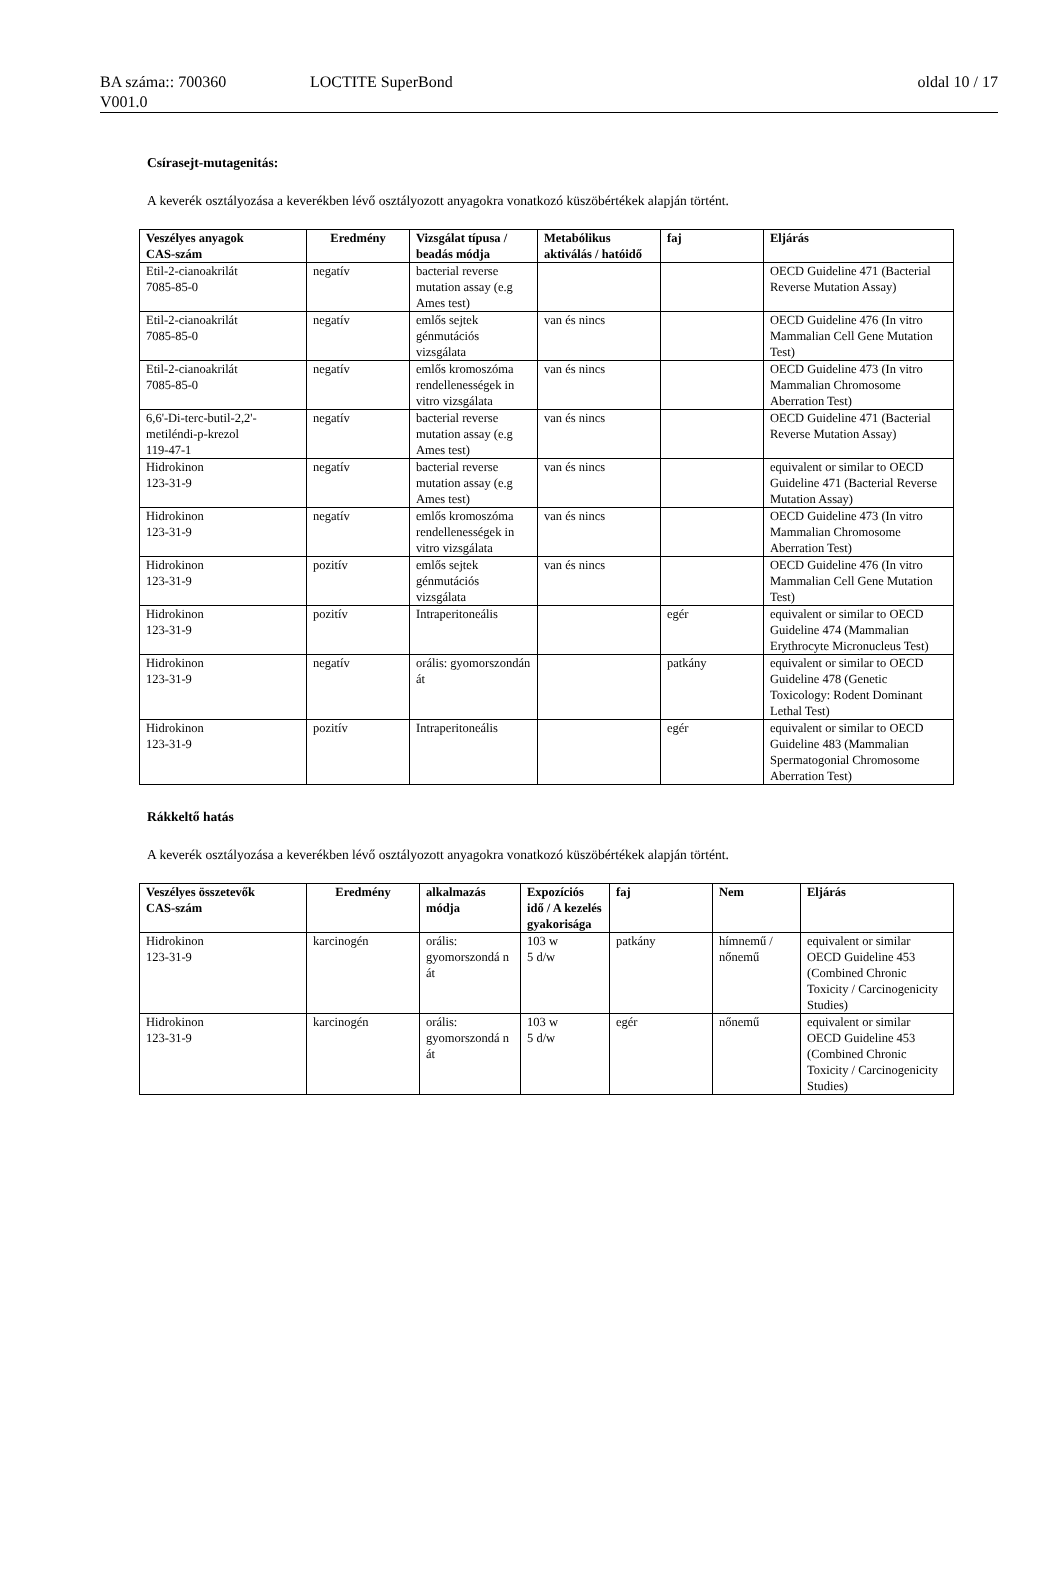BA száma:: 700360 LOCTITE SuperBond oldal 10 / 17
V001.0
Csírasejt-mutagenitás:
A keverék osztályozása a keverékben lévő osztályozott anyagokra vonatkozó küszöbértékek alapján történt.
| Veszélyes anyagok CAS-szám | Eredmény | Vizsgálat típusa / beadás módja | Metabólikus aktiválás / hatóidő | faj | Eljárás |
| --- | --- | --- | --- | --- | --- |
| Etil-2-cianoakrilát 7085-85-0 | negatív | bacterial reverse mutation assay (e.g Ames test) | | | OECD Guideline 471 (Bacterial Reverse Mutation Assay) |
| Etil-2-cianoakrilát 7085-85-0 | negatív | emlős sejtek génmutációs vizsgálata | van és nincs | | OECD Guideline 476 (In vitro Mammalian Cell Gene Mutation Test) |
| Etil-2-cianoakrilát 7085-85-0 | negatív | emlős kromoszóma rendellenességek in vitro vizsgálata | van és nincs | | OECD Guideline 473 (In vitro Mammalian Chromosome Aberration Test) |
| 6,6'-Di-terc-butil-2,2'-metiléndi-p-krezol 119-47-1 | negatív | bacterial reverse mutation assay (e.g Ames test) | van és nincs | | OECD Guideline 471 (Bacterial Reverse Mutation Assay) |
| Hidrokinon 123-31-9 | negatív | bacterial reverse mutation assay (e.g Ames test) | van és nincs | | equivalent or similar to OECD Guideline 471 (Bacterial Reverse Mutation Assay) |
| Hidrokinon 123-31-9 | negatív | emlős kromoszóma rendellenességek in vitro vizsgálata | van és nincs | | OECD Guideline 473 (In vitro Mammalian Chromosome Aberration Test) |
| Hidrokinon 123-31-9 | pozitív | emlős sejtek génmutációs vizsgálata | van és nincs | | OECD Guideline 476 (In vitro Mammalian Cell Gene Mutation Test) |
| Hidrokinon 123-31-9 | pozitív | Intraperitoneális | | egér | equivalent or similar to OECD Guideline 474 (Mammalian Erythrocyte Micronucleus Test) |
| Hidrokinon 123-31-9 | negatív | orális: gyomorszondán át | | patkány | equivalent or similar to OECD Guideline 478 (Genetic Toxicology: Rodent Dominant Lethal Test) |
| Hidrokinon 123-31-9 | pozitív | Intraperitoneális | | egér | equivalent or similar to OECD Guideline 483 (Mammalian Spermatogonial Chromosome Aberration Test) |
Rákkeltő hatás
A keverék osztályozása a keverékben lévő osztályozott anyagokra vonatkozó küszöbértékek alapján történt.
| Veszélyes összetevők CAS-szám | Eredmény | alkalmazás módja | Expozíciós idő / A kezelés gyakorisága | faj | Nem | Eljárás |
| --- | --- | --- | --- | --- | --- | --- |
| Hidrokinon 123-31-9 | karcinogén | orális: gyomorszondá n át | 103 w 5 d/w | patkány | hímnemű / nőnemű | equivalent or similar OECD Guideline 453 (Combined Chronic Toxicity / Carcinogenicity Studies) |
| Hidrokinon 123-31-9 | karcinogén | orális: gyomorszondá n át | 103 w 5 d/w | egér | nőnemű | equivalent or similar OECD Guideline 453 (Combined Chronic Toxicity / Carcinogenicity Studies) |